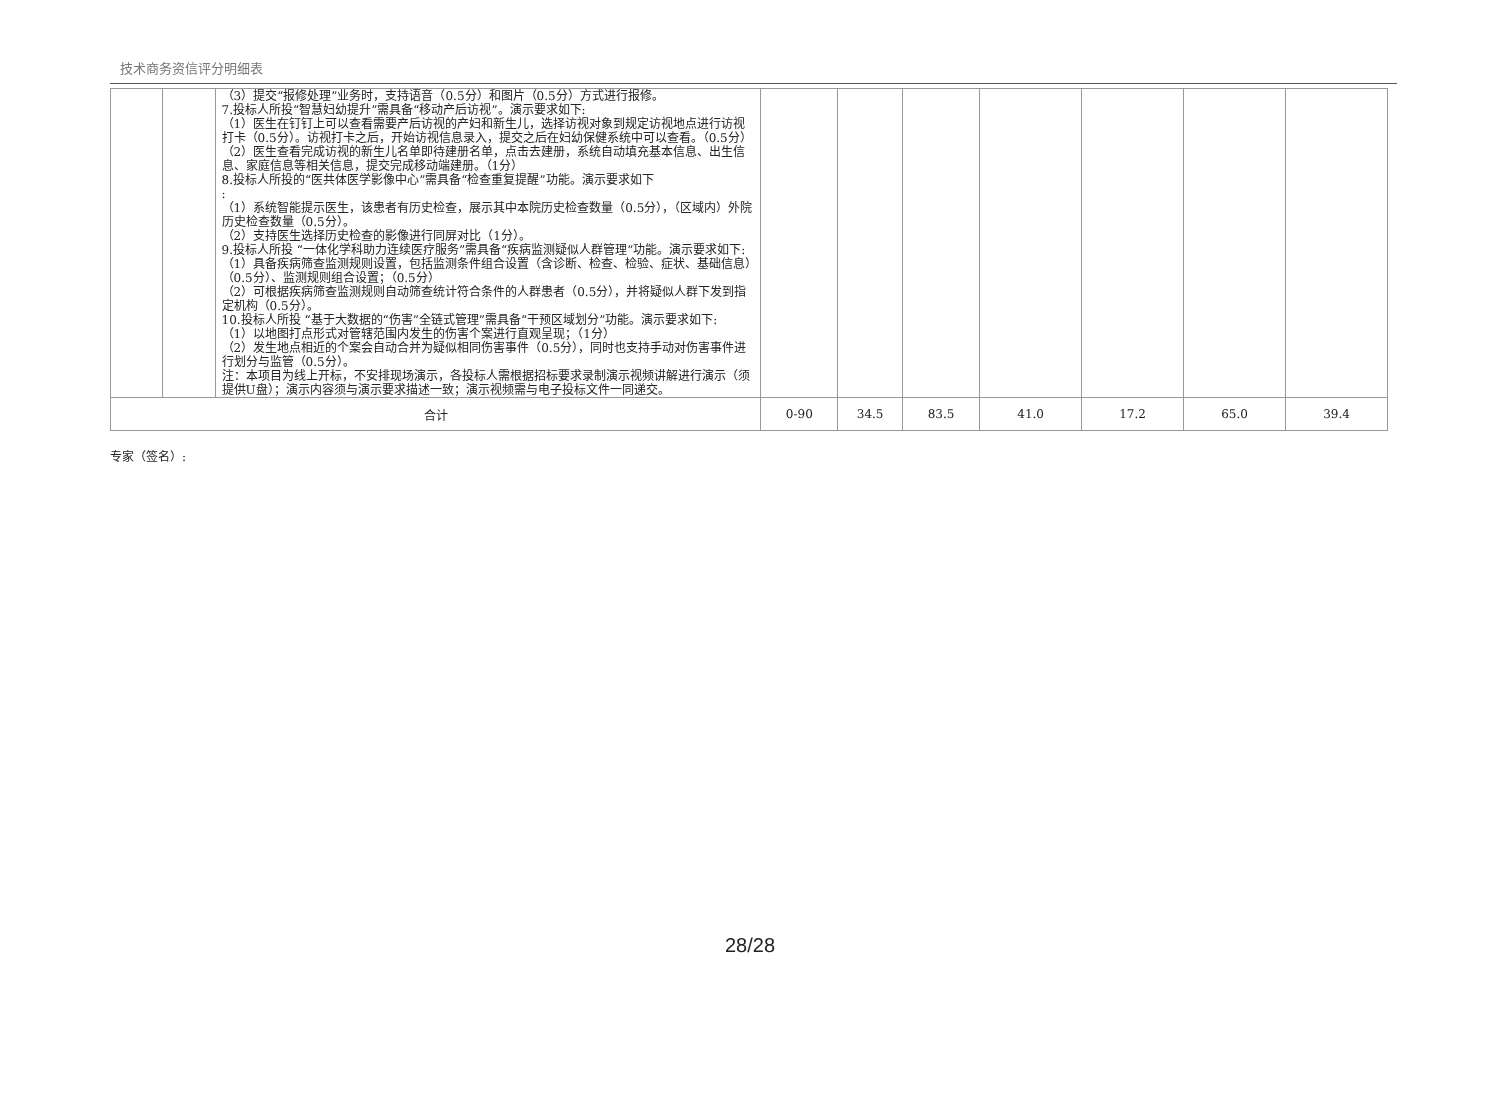技术商务资信评分明细表
| | | （3）提交“报修处理”业务时，支持语音（0.5分）和图片（0.5分）方式进行报修。 7.投标人所投“智慧妇幼提升”需具备“移动产后访视”。演示要求如下: （1）医生在钉钉上可以查看需要产后访视的产妇和新生儿，选择访视对象到规定访视地点进行访视打卡（0.5分）。访视打卡之后，开始访视信息录入，提交之后在妇幼保健系统中可以查看。（0.5分） （2）医生查看完成访视的新生儿名单即待建册名单，点击去建册，系统自动填充基本信息、出生信息、家庭信息等相关信息，提交完成移动端建册。（1分） 8.投标人所投的“医共体医学影像中心”需具备“检查重复提醒”功能。演示要求如下 : （1）系统智能提示医生，该患者有历史检查，展示其中本院历史检查数量（0.5分），（区域内）外院历史检查数量（0.5分）。 （2）支持医生选择历史检查的影像进行同屏对比（1分）。 9.投标人所投 “一体化学科助力连续医疗服务”需具备“疾病监测疑似人群管理”功能。演示要求如下: （1）具备疾病筛查监测规则设置，包括监测条件组合设置（含诊断、检查、检验、症状、基础信息）（0.5分）、监测规则组合设置；（0.5分） （2）可根据疾病筛查监测规则自动筛查统计符合条件的人群患者（0.5分），并将疑似人群下发到指定机构（0.5分）。 10.投标人所投 “基于大数据的“伤害”全链式管理”需具备“干预区域划分”功能。演示要求如下: （1）以地图打点形式对管辖范围内发生的伤害个案进行直观呈现；（1分） （2）发生地点相近的个案会自动合并为疑似相同伤害事件（0.5分），同时也支持手动对伤害事件进行划分与监管（0.5分）。 注：本项目为线上开标，不安排现场演示，各投标人需根据招标要求录制演示视频讲解进行演示（须提供U盘）；演示内容须与演示要求描述一致；演示视频需与电子投标文件一同递交。 | | | | | | | |
| 合计 | | | 0-90 | 34.5 | 83.5 | 41.0 | 17.2 | 65.0 | 39.4 |
专家（签名）:
28/28